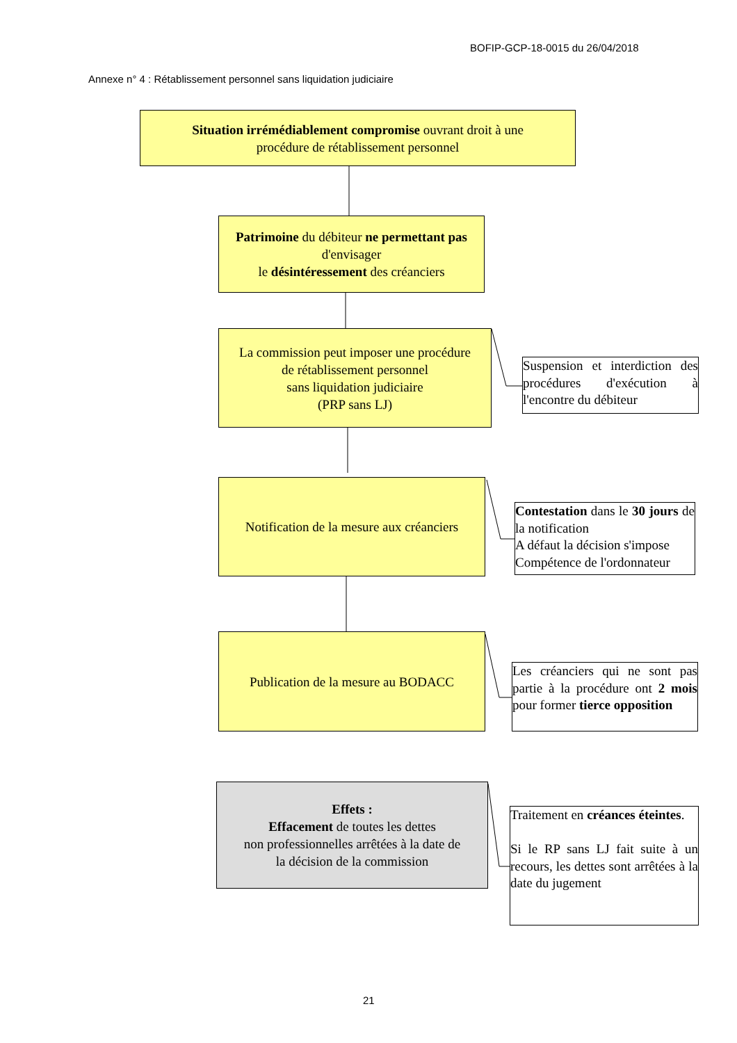BOFIP-GCP-18-0015 du 26/04/2018
Annexe n° 4 : Rétablissement personnel sans liquidation judiciaire
Situation irrémédiablement compromise ouvrant droit à une
procédure de rétablissement personnel
Patrimoine du débiteur ne permettant pas
d'envisager
le désintéressement des créanciers
La commission peut imposer une procédure
de rétablissement personnel
sans liquidation judiciaire
(PRP sans LJ)
Suspension et interdiction des procédures d'exécution à l'encontre du débiteur
Notification de la mesure aux créanciers
Contestation dans le 30 jours de la notification
A défaut la décision s'impose
Compétence de l'ordonnateur
Publication de la mesure au BODACC
Les créanciers qui ne sont pas partie à la procédure ont 2 mois pour former tierce opposition
Effets :
Effacement de toutes les dettes
non professionnelles arrêtées à la date de
la décision de la commission
Traitement en créances éteintes.
Si le RP sans LJ fait suite à un recours, les dettes sont arrêtées à la date du jugement
21